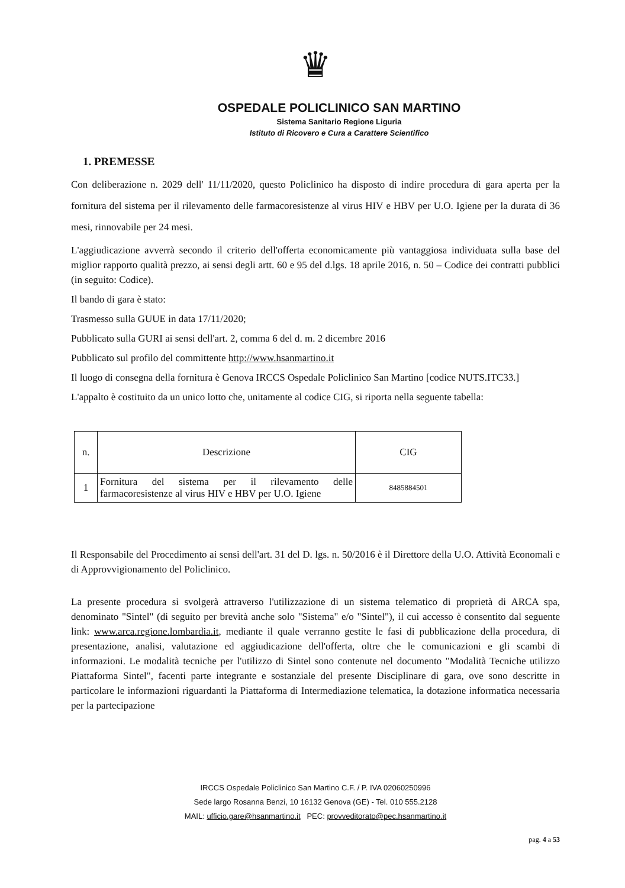♛
OSPEDALE POLICLINICO SAN MARTINO
Sistema Sanitario Regione Liguria
Istituto di Ricovero e Cura a Carattere Scientifico
1. PREMESSE
Con deliberazione n. 2029 dell' 11/11/2020, questo Policlinico ha disposto di indire procedura di gara aperta per la fornitura del sistema per il rilevamento delle farmacoresistenze al virus HIV e HBV per U.O. Igiene per la durata di 36 mesi, rinnovabile per 24 mesi.
L'aggiudicazione avverrà secondo il criterio dell'offerta economicamente più vantaggiosa individuata sulla base del miglior rapporto qualità prezzo, ai sensi degli artt. 60 e 95 del d.lgs. 18 aprile 2016, n. 50 – Codice dei contratti pubblici (in seguito: Codice).
Il bando di gara è stato:
Trasmesso sulla GUUE in data 17/11/2020;
Pubblicato sulla GURI ai sensi dell'art. 2, comma 6 del d. m. 2 dicembre 2016
Pubblicato sul profilo del committente http://www.hsanmartino.it
Il luogo di consegna della fornitura è Genova IRCCS Ospedale Policlinico San Martino [codice NUTS.ITC33.]
L'appalto è costituito da un unico lotto che, unitamente al codice CIG, si riporta nella seguente tabella:
| n. | Descrizione | CIG |
| --- | --- | --- |
| 1 | Fornitura del sistema per il rilevamento delle farmacoresistenze al virus HIV e HBV per U.O. Igiene | 8485884501 |
Il Responsabile del Procedimento ai sensi dell'art. 31 del D. lgs. n. 50/2016 è il Direttore della U.O. Attività Economali e di Approvvigionamento del Policlinico.
La presente procedura si svolgerà attraverso l'utilizzazione di un sistema telematico di proprietà di ARCA spa, denominato "Sintel" (di seguito per brevità anche solo "Sistema" e/o "Sintel"), il cui accesso è consentito dal seguente link: www.arca.regione.lombardia.it, mediante il quale verranno gestite le fasi di pubblicazione della procedura, di presentazione, analisi, valutazione ed aggiudicazione dell'offerta, oltre che le comunicazioni e gli scambi di informazioni. Le modalità tecniche per l'utilizzo di Sintel sono contenute nel documento "Modalità Tecniche utilizzo Piattaforma Sintel", facenti parte integrante e sostanziale del presente Disciplinare di gara, ove sono descritte in particolare le informazioni riguardanti la Piattaforma di Intermediazione telematica, la dotazione informatica necessaria per la partecipazione
IRCCS Ospedale Policlinico San Martino C.F. / P. IVA 02060250996
Sede largo Rosanna Benzi, 10 16132 Genova (GE) - Tel. 010 555.2128
MAIL: ufficio.gare@hsanmartino.it PEC: provveditorato@pec.hsanmartino.it
pag. 4 a 53